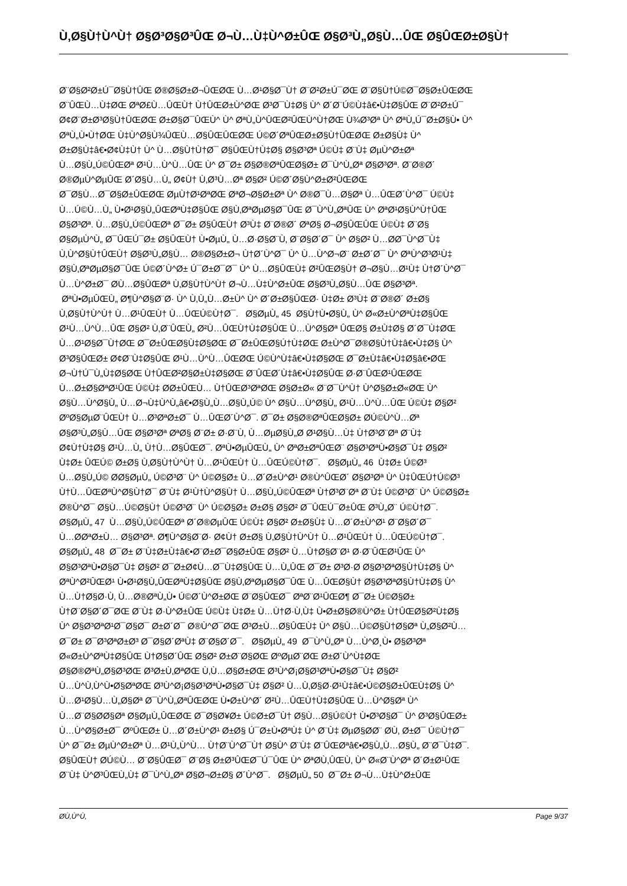Ù‚Ø§Ù†Ù^Ù† Ø§Ø³Ø§Ø³ÛŒ Ø¬Ù…Ù‡Ù^Ø±ÛŒ Ø§Ø³Ù„Ø§Ù…ÛŒ Ø§ÛŒØ±Ø§Ù†
Ø¨Ø§Ø²Ø±Ú¯Ø§Ù†ÛŒ Ø®Ø§Ø±Ø¬ÛŒØŒ Ù…Ø¹Ø§Ø¯Ù† Ø¨Ø²Ø±Ú¯ØŒ Ø¨Ø§Ù†Ú©Ø¯Ø§Ø±ÛŒØŒ
Ø¨ÛŒÙ…Ù‡ØŒ ØªØ£Ù…ÛŒÙ† Ù†ÛŒØ±Ù^ØŒ Ø³Ø¯Ù‡Ø§ Ù^ Ø´Ø¨Ú©Ù‡â€•Ù‡Ø§ÛŒ Ø¨Ø²Ø±Ú¯
Ø¢Ø¨Ø±Ø³Ø§Ù†ÛŒØŒ Ø±Ø§Ø¯ÛŒÙ^ Ù^ ØªÙ„Ù^ÛŒØ²ÛŒÙ^Ù†ØŒ Ù¾Ø³Øª Ù^ ØªÙ„Ú¯Ø±Ø§Ù• Ù^
ØªÙ„Ù•Ù†ØŒ Ù‡Ù^Ø§Ù¾ÛŒÙ…Ø§ÛŒÛŒØŒ Ú©Ø´ØªÛŒØ±Ø§Ù†ÛŒØŒ Ø±Ø§Ù‡ Ù^
Ø±Ø§Ù‡â€•Ø¢Ù‡Ù† Ù^ Ù…Ø§Ù†Ù†Ø¯ Ø§ÛŒÙ†Ù‡Ø§ Ø§Ø³Øª Ú©Ù‡ Ø¨Ù‡ ØµÙ^Ø±Øª
Ù…Ø§Ù„Ú©ÛŒØª Ø¹Ù…Ù^Ù…ÛŒ Ù^ Ø¯Ø± Ø§Ø®ØªÛŒØ§Ø± Ø¯Ù^Ù„Øª Ø§Ø³Øª. Ø¨Ø®Ø´
Ø®ØµÙ^ØµÛŒ Ø´Ø§Ù…Ù„ Ø¢Ù† Ù‚Ø³Ù…Øª Ø§Ø² Ú©Ø´Ø§Ù^Ø±Ø²ÛŒØŒ
Ø¯Ø§Ù…Ø¯Ø§Ø±ÛŒØŒ ØµÙ†Ø¹ØªØŒ ØªØ¬Ø§Ø±Øª Ù^ Ø®Ø¯Ù…Ø§Øª Ù…ÛŒØ´Ù^Ø¯ Ú©Ù‡
Ù…Ú©Ù…Ù„ Ù•Ø¹Ø§Ù„ÛŒØªÙ‡Ø§ÛŒ Ø§Ù‚ØªØµØ§Ø¯ÛŒ Ø¯Ù^Ù„ØªÛŒ Ù^ ØªØ¹Ø§Ù^Ù†ÛŒ
Ø§Ø³Øª. Ù…Ø§Ù„Ú©ÛŒØª Ø¯Ø± Ø§ÛŒÙ† Ø³Ù‡ Ø¨Ø®Ø´ ØªØ§ Ø¬Ø§ÛŒÛŒ Ú©Ù‡ Ø¨Ø§
Ø§ØµÙ^Ù„ Ø¯ÛŒÚ¯Ø± Ø§ÛŒÙ† Ù•ØµÙ„ Ù…Ø·Ø§Ø¨Ù‚ Ø¨Ø§Ø´Ø¯ Ù^ Ø§Ø² Ù…Ø­Ø¯Ù^Ø¯Ù‡
Ù‚Ù^Ø§Ù†ÛŒÙ† Ø§Ø³Ù„Ø§Ù… Ø®Ø§Ø±Ø¬ Ù†Ø´Ù^Ø¯ Ù^ Ù…Ù^Ø¬Ø¨ Ø±Ø´Ø¯ Ù^ ØªÙ^Ø³Ø¹Ù‡
Ø§Ù‚ØªØµØ§Ø¯ÛŒ Ú©Ø´Ù^Ø± Ú¯Ø±Ø¯Ø¯ Ù^ Ù…Ø§ÛŒÙ‡ Ø²ÛŒØ§Ù† Ø¬Ø§Ù…Ø¹Ù‡ Ù†Ø´Ù^Ø¯
Ù…Ù^Ø±Ø¯ Ø­Ù…Ø§ÛŒØª Ù‚Ø§Ù†Ù^Ù† Ø¬Ù…Ù‡Ù^Ø±ÛŒ Ø§Ø³Ù„Ø§Ù…ÛŒ Ø§Ø³Øª.
ØªÙ•ØµÛŒÙ„ Ø¶Ù^Ø§Ø¨Ø· Ù^ Ù‚Ù„Ù…Ø±Ù^ Ù^ Ø´Ø±Ø§ÛŒØ· Ù‡Ø± Ø³Ù‡ Ø¨Ø®Ø´ Ø±Ø§
Ù‚Ø§Ù†Ù^Ù† Ù…Ø¹ÛŒÙ† Ù…ÛŒÚ©Ù†Ø¯. Ø§ØµÙ„ 45 Ø§Ù†Ù•Ø§Ù„ Ù^ Ø«Ø±Ù^ØªÙ‡Ø§ÛŒ
Ø¹Ù…Ù^Ù…ÛŒ Ø§Ø² Ù‚Ø¨ÛŒÙ„ Ø²Ù…ÛŒÙ†Ù‡Ø§ÛŒ Ù…Ù^Ø§Øª ÛŒØ§ Ø±Ù‡Ø§ Ø´Ø¯Ù‡ØŒ
Ù…Ø¹Ø§Ø¯Ù†ØŒ Ø¯Ø±ÛŒØ§Ù‡Ø§ØŒ Ø¯Ø±ÛŒØ§Ú†Ù‡ØŒ Ø±Ù^Ø¯Ø®Ø§Ù†Ù‡â€•Ù‡Ø§ Ù^
Ø³Ø§ÛŒØ± Ø¢Ø¨Ù‡Ø§ÛŒ Ø¹Ù…Ù^Ù…ÛŒØŒ Ú©Ù^Ù‡â€•Ù‡Ø§ØŒ Ø¯Ø±Ù‡â€•Ù‡Ø§â€•ØŒ
Ø¬Ù†Ú¯Ù„Ù‡Ø§ØŒ Ù†ÛŒØ²Ø§Ø±Ù‡Ø§ØŒ Ø¨ÛŒØ´Ù‡â€•Ù‡Ø§ÛŒ Ø·Ø¨ÛŒØ¹ÛŒØŒ
Ù…Ø±Ø§ØªØ¹ÛŒ Ú©Ù‡ Ø­Ø±ÛŒÙ… Ù†ÛŒØ³ØªØŒ Ø§Ø±Ø« Ø¨Ø¯Ù^Ù† Ù^Ø§Ø±Ø«ØŒ Ù^
Ø§Ù…Ù^Ø§Ù„ Ù…Ø¬Ù‡Ù^Ù„â€•Ø§Ù„Ù…Ø§Ù„Ú© Ù^ Ø§Ù…Ù^Ø§Ù„ Ø¹Ù…Ù^Ù…ÛŒ Ú©Ù‡ Ø§Ø²
ØºØ§ØµØ¨ÛŒÙ† Ù…Ø³ØªØ±Ø¯ Ù…ÛŒØ´Ù^Ø¯. Ø¯Ø± Ø§Ø®ØªÛŒØ§Ø± Ø­Ú©Ù^Ù…Øª
Ø§Ø³Ù„Ø§Ù…ÛŒ Ø§Ø³Øª ØªØ§ Ø¨Ø± Ø·Ø¨Ù‚ Ù…ØµØ§Ù„Ø­ Ø¹Ø§Ù…Ù‡ Ù†Ø³Ø¨Øª Ø¨Ù‡
Ø¢Ù†Ù‡Ø§ Ø¹Ù…Ù„ Ù†Ù…Ø§ÛŒØ¯. ØªÙ•ØµÛŒÙ„ Ù^ ØªØ±ØªÛŒØ¨ Ø§Ø³ØªÙ•Ø§Ø¯Ù‡ Ø§Ø²
Ù‡Ø± ÛŒÚ© Ø±Ø§ Ù‚Ø§Ù†Ù^Ù† Ù…Ø¹ÛŒÙ† Ù…ÛŒÚ©Ù†Ø¯. Ø§ØµÙ„ 46 Ù‡Ø± Ú©Ø³
Ù…Ø§Ù„Ú© Ø­Ø§ØµÙ„ Ú©Ø³Ø¨ Ù^ Ú©Ø§Ø± Ù…Ø´Ø±Ù^Ø¹ Ø®Ù^ÛŒØ´ Ø§Ø³Øª Ù^ Ù‡ÛŒÚ†Ú©Ø³
Ù†Ù…ÛŒØªÙ^Ø§Ù†Ø¯ Ø¨Ù‡ Ø¹Ù†Ù^Ø§Ù† Ù…Ø§Ù„Ú©ÛŒØª Ù†Ø³Ø¨Øª Ø¨Ù‡ Ú©Ø³Ø¨ Ù^ Ú©Ø§Ø±
Ø®Ù^Ø¯ Ø§Ù…Ú©Ø§Ù† Ú©Ø³Ø¨ Ù^ Ú©Ø§Ø± Ø±Ø§ Ø§Ø² Ø¯ÛŒÚ¯Ø±ÛŒ Ø³Ù„Ø¨ Ú©Ù†Ø¯.
Ø§ØµÙ„ 47 Ù…Ø§Ù„Ú©ÛŒØª Ø´Ø®ØµÛŒ Ú©Ù‡ Ø§Ø² Ø±Ø§Ù‡ Ù…Ø´Ø±Ù^Ø¹ Ø¨Ø§Ø´Ø¯
Ù…Ø­ØªØ±Ù… Ø§Ø³Øª. Ø¶Ù^Ø§Ø¨Ø· Ø¢Ù† Ø±Ø§ Ù‚Ø§Ù†Ù^Ù† Ù…Ø¹ÛŒÙ† Ù…ÛŒÚ©Ù†Ø¯.
Ø§ØµÙ„ 48 Ø¯Ø± Ø¨Ù‡Ø±Ù‡â€•Ø¨Ø±Ø¯Ø§Ø±ÛŒ Ø§Ø² Ù…Ù†Ø§Ø¨Ø¹ Ø·Ø¨ÛŒØ¹ÛŒ Ù^
Ø§Ø³ØªÙ•Ø§Ø¯Ù‡ Ø§Ø² Ø¯Ø±Ø¢Ù…Ø¯Ù‡Ø§ÛŒ Ù…Ù„ÛŒ Ø¯Ø± Ø³Ø·Ø­ Ø§Ø³ØªØ§Ù†Ù‡Ø§ Ù^
ØªÙ^Ø²ÛŒØ¹ Ù•Ø¹Ø§Ù„ÛŒØªÙ‡Ø§ÛŒ Ø§Ù‚ØªØµØ§Ø¯ÛŒ Ù…ÛŒØ§Ù† Ø§Ø³ØªØ§Ù†Ù‡Ø§ Ù^
Ù…Ù†Ø§Ø·Ù‚ Ù…Ø®ØªÙ„Ù• Ú©Ø´Ù^Ø±ØŒ Ø¨Ø§ÛŒØ¯ ØªØ¨Ø¹ÛŒØ¶ Ø¯Ø± Ú©Ø§Ø±
Ù†Ø¨Ø§Ø´Ø¯ØŒ Ø¨Ù‡ Ø·Ù^Ø±ÛŒ Ú©Ù‡ Ù‡Ø± Ù…Ù†Ø·Ù‚Ù‡ Ù•Ø±Ø§Ø®Ù^Ø± Ù†ÛŒØ§Ø²Ù‡Ø§
Ù^ Ø§Ø³ØªØ¹Ø¯Ø§Ø¯ Ø±Ø´Ø¯ Ø®Ù^Ø¯ØŒ Ø³Ø±Ù…Ø§ÛŒÙ‡ Ù^ Ø§Ù…Ú©Ø§Ù†Ø§Øª Ù„Ø§Ø²Ù…
Ø¯Ø± Ø¯Ø³ØªØ±Ø³ Ø¯Ø§Ø´ØªÙ‡ Ø¨Ø§Ø´Ø¯. Ø§ØµÙ„ 49 Ø¯Ù^Ù„Øª Ù…Ù^Ø¸Ù• Ø§Ø³Øª
Ø«Ø±Ù^ØªÙ‡Ø§ÛŒ Ù†Ø§Ø´ÛŒ Ø§Ø² Ø±Ø¨Ø§ØŒ ØºØµØ¨ØŒ Ø±Ø´Ù^Ù‡ØŒ
Ø§Ø®ØªÙ„Ø§Ø³ØŒ Ø³Ø±Ù‚ØªØŒ Ù‚Ù…Ø§Ø±ØŒ Ø³Ù^Ø¡Ø§Ø³ØªÙ•Ø§Ø¯Ù‡ Ø§Ø²
Ù…Ù^Ù‚Ù^Ù•Ø§ØªØŒ Ø³Ù^Ø¡Ø§Ø³ØªÙ•Ø§Ø¯Ù‡ Ø§Ø² Ù…Ù‚Ø§Ø·Ø¹Ù‡â€•Ú©Ø§Ø±ÛŒÙ‡Ø§ Ù^
Ù…Ø¹Ø§Ù…Ù„Ø§Øª Ø¯Ù^Ù„ØªÛŒØŒ Ù•Ø±Ù^Ø´ Ø²Ù…ÛŒÙ†Ù‡Ø§ÛŒ Ù…Ù^Ø§Øª Ù^
Ù…Ø¨Ø§Ø­Ø§Øª Ø§ØµÙ„ÛŒØŒ Ø¯Ø§Ø¥Ø± Ú©Ø±Ø¯Ù† Ø§Ù…Ø§Ú©Ù† Ù•Ø³Ø§Ø¯ Ù^ Ø³Ø§ÛŒØ±
Ù…Ù^Ø§Ø±Ø¯ ØºÛŒØ± Ù…Ø´Ø±Ù^Ø¹ Ø±Ø§ Ú¯Ø±Ù•ØªÙ‡ Ù^ Ø¨Ù‡ ØµØ§Ø­Ø¨ Ø­Ù‚ Ø±Ø¯ Ú©Ù†Ø¯
Ù^ Ø¯Ø± ØµÙ^Ø±Øª Ù…Ø¹Ù„Ù^Ù… Ù†Ø¨Ù^Ø¯Ù† Ø§Ù^ Ø¨Ù‡ Ø¨ÛŒØªâ€•Ø§Ù„Ù…Ø§Ù„ Ø¨Ø¯Ù‡Ø¯.
Ø§ÛŒÙ† Ø­Ú©Ù… Ø¨Ø§ÛŒØ¯ Ø¨Ø§ Ø±Ø³ÛŒØ¯Ú¯ÛŒ Ù^ ØªØ­Ù‚ÛŒÙ‚ Ù^ Ø«Ø¨Ù^Øª Ø´Ø±Ø¹ÛŒ
Ø¨Ù‡ Ù^Ø³ÛŒÙ„Ù‡ Ø¯Ù^Ù„Øª Ø§Ø¬Ø±Ø§ Ø´Ù^Ø¯. Ø§ØµÙ„ 50 Ø¯Ø± Ø¬Ù…Ù‡Ù^Ø±ÛŒ
Ø­Ù‚Ù^Ù‚ Page 9/37